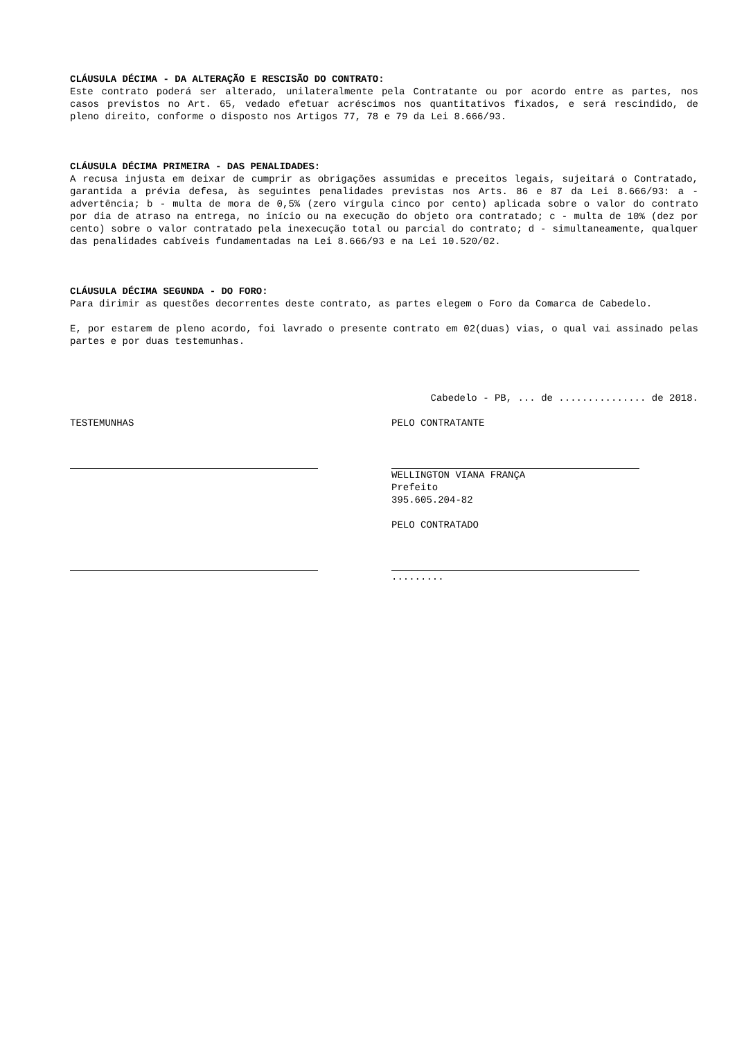CLÁUSULA DÉCIMA - DA ALTERAÇÃO E RESCISÃO DO CONTRATO:
Este contrato poderá ser alterado, unilateralmente pela Contratante ou por acordo entre as partes, nos casos previstos no Art. 65, vedado efetuar acréscimos nos quantitativos fixados, e será rescindido, de pleno direito, conforme o disposto nos Artigos 77, 78 e 79 da Lei 8.666/93.
CLÁUSULA DÉCIMA PRIMEIRA - DAS PENALIDADES:
A recusa injusta em deixar de cumprir as obrigações assumidas e preceitos legais, sujeitará o Contratado, garantida a prévia defesa, às seguintes penalidades previstas nos Arts. 86 e 87 da Lei 8.666/93: a - advertência; b - multa de mora de 0,5% (zero vírgula cinco por cento) aplicada sobre o valor do contrato por dia de atraso na entrega, no início ou na execução do objeto ora contratado; c - multa de 10% (dez por cento) sobre o valor contratado pela inexecução total ou parcial do contrato; d - simultaneamente, qualquer das penalidades cabíveis fundamentadas na Lei 8.666/93 e na Lei 10.520/02.
CLÁUSULA DÉCIMA SEGUNDA - DO FORO:
Para dirimir as questões decorrentes deste contrato, as partes elegem o Foro da Comarca de Cabedelo.
E, por estarem de pleno acordo, foi lavrado o presente contrato em 02(duas) vias, o qual vai assinado pelas partes e por duas testemunhas.
Cabedelo - PB, ... de ............... de 2018.
TESTEMUNHAS PELO CONTRATANTE
WELLINGTON VIANA FRANÇA
Prefeito
395.605.204-82
PELO CONTRATADO
.........